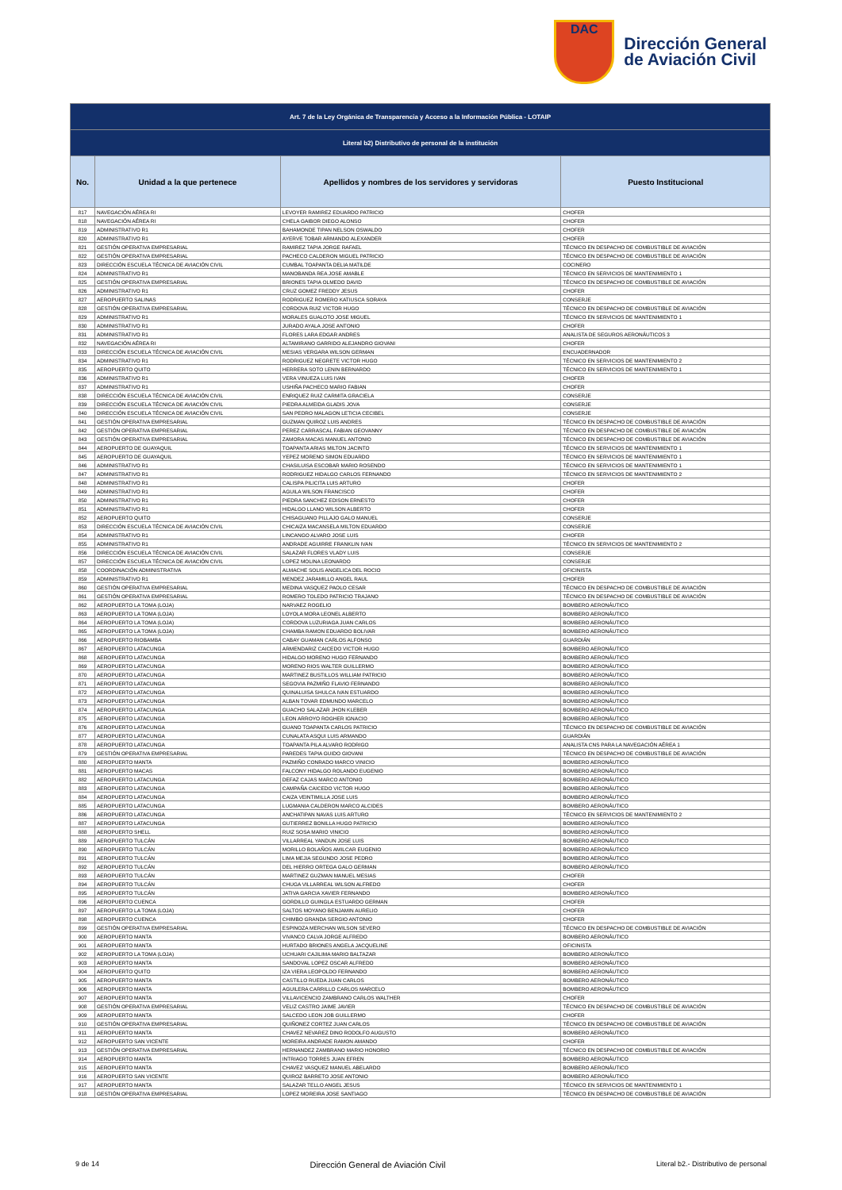DAC
Dirección General
de Aviación Civil
| Art. 7 de la Ley Orgánica de Transparencia y Acceso a la Información Pública - LOTAIP | | | |
| Literal b2) Distributivo de personal de la institución | | | |
| No. | Unidad a la que pertenece | Apellidos y nombres de los servidores y servidoras | Puesto Institucional |
| 817 | NAVEGACIÓN AÉREA RI | LEVOYER RAMIREZ EDUARDO PATRICIO | CHOFER |
| 818 | NAVEGACIÓN AÉREA RI | CHELA GAIBOR DIEGO ALONSO | CHOFER |
| 819 | ADMINISTRATIVO R1 | BAHAMONDE TIPAN NELSON OSWALDO | CHOFER |
| 820 | ADMINISTRATIVO R1 | AYERVE TOBAR ARMANDO ALEXANDER | CHOFER |
| 821 | GESTIÓN OPERATIVA EMPRESARIAL | RAMIREZ TAPIA JORGE RAFAEL | TÉCNICO EN DESPACHO DE COMBUSTIBLE DE AVIACIÓN |
| 822 | GESTIÓN OPERATIVA EMPRESARIAL | PACHECO CALDERON MIGUEL PATRICIO | TÉCNICO EN DESPACHO DE COMBUSTIBLE DE AVIACIÓN |
| 823 | DIRECCIÓN ESCUELA TÉCNICA DE AVIACIÓN CIVIL | CUMBAL TOAPANTA DELIA MATILDE | COCINERO |
| 824 | ADMINISTRATIVO R1 | MANOBANDA REA JOSE AMABLE | TÉCNICO EN SERVICIOS DE MANTENIMIENTO 1 |
| 825 | GESTIÓN OPERATIVA EMPRESARIAL | BRIONES TAPIA OLMEDO DAVID | TÉCNICO EN DESPACHO DE COMBUSTIBLE DE AVIACIÓN |
| 826 | ADMINISTRATIVO R1 | CRUZ GOMEZ FREDDY JESUS | CHOFER |
| 827 | AEROPUERTO SALINAS | RODRIGUEZ ROMERO KATIUSCA SORAYA | CONSERJE |
| 828 | GESTIÓN OPERATIVA EMPRESARIAL | CORDOVA RUIZ VICTOR HUGO | TÉCNICO EN DESPACHO DE COMBUSTIBLE DE AVIACIÓN |
| 829 | ADMINISTRATIVO R1 | MORALES GUALOTO JOSE MIGUEL | TÉCNICO EN SERVICIOS DE MANTENIMIENTO 1 |
| 830 | ADMINISTRATIVO R1 | JURADO AYALA JOSE ANTONIO | CHOFER |
| 831 | ADMINISTRATIVO R1 | FLORES LARA EDGAR ANDRES | ANALISTA DE SEGUROS AERONÁUTICOS 3 |
| 832 | NAVEGACIÓN AÉREA RI | ALTAMIRANO GARRIDO ALEJANDRO GIOVANI | CHOFER |
| 833 | DIRECCIÓN ESCUELA TÉCNICA DE AVIACIÓN CIVIL | MESIAS VERGARA WILSON GERMAN | ENCUADERNADOR |
| 834 | ADMINISTRATIVO R1 | RODRIGUEZ NEGRETE VICTOR HUGO | TÉCNICO EN SERVICIOS DE MANTENIMIENTO 2 |
| 835 | AEROPUERTO QUITO | HERRERA SOTO LENIN BERNARDO | TÉCNICO EN SERVICIOS DE MANTENIMIENTO 1 |
| 836 | ADMINISTRATIVO R1 | VERA VINUEZA LUIS IVAN | CHOFER |
| 837 | ADMINISTRATIVO R1 | USHIÑA PACHECO MARIO FABIAN | CHOFER |
| 838 | DIRECCIÓN ESCUELA TÉCNICA DE AVIACIÓN CIVIL | ENRIQUEZ RUIZ CARMITA GRACIELA | CONSERJE |
| 839 | DIRECCIÓN ESCUELA TÉCNICA DE AVIACIÓN CIVIL | PIEDRA ALMEIDA GLADIS JOVA | CONSERJE |
| 840 | DIRECCIÓN ESCUELA TÉCNICA DE AVIACIÓN CIVIL | SAN PEDRO MALAGON LETICIA CECIBEL | CONSERJE |
| 841 | GESTIÓN OPERATIVA EMPRESARIAL | GUZMAN QUIROZ LUIS ANDRES | TÉCNICO EN DESPACHO DE COMBUSTIBLE DE AVIACIÓN |
| 842 | GESTIÓN OPERATIVA EMPRESARIAL | PEREZ CARRASCAL FABIAN GEOVANNY | TÉCNICO EN DESPACHO DE COMBUSTIBLE DE AVIACIÓN |
| 843 | GESTIÓN OPERATIVA EMPRESARIAL | ZAMORA MACAS MANUEL ANTONIO | TÉCNICO EN DESPACHO DE COMBUSTIBLE DE AVIACIÓN |
| 844 | AEROPUERTO DE GUAYAQUIL | TOAPANTA ARIAS MILTON JACINTO | TÉCNICO EN SERVICIOS DE MANTENIMIENTO 1 |
| 845 | AEROPUERTO DE GUAYAQUIL | YEPEZ MORENO SIMON EDUARDO | TÉCNICO EN SERVICIOS DE MANTENIMIENTO 1 |
| 846 | ADMINISTRATIVO R1 | CHASILUISA ESCOBAR MARIO ROSENDO | TÉCNICO EN SERVICIOS DE MANTENIMIENTO 1 |
| 847 | ADMINISTRATIVO R1 | RODRIGUEZ HIDALGO CARLOS FERNANDO | TÉCNICO EN SERVICIOS DE MANTENIMIENTO 2 |
| 848 | ADMINISTRATIVO R1 | CALISPA PILICITA LUIS ARTURO | CHOFER |
| 849 | ADMINISTRATIVO R1 | AGUILA WILSON FRANCISCO | CHOFER |
| 850 | ADMINISTRATIVO R1 | PIEDRA SANCHEZ EDISON ERNESTO | CHOFER |
| 851 | ADMINISTRATIVO R1 | HIDALGO LLANO WILSON ALBERTO | CHOFER |
| 852 | AEROPUERTO QUITO | CHISAGUANO PILLAJO GALO MANUEL | CONSERJE |
| 853 | DIRECCIÓN ESCUELA TÉCNICA DE AVIACIÓN CIVIL | CHICAIZA MACANSELA MILTON EDUARDO | CONSERJE |
| 854 | ADMINISTRATIVO R1 | LINCANGO ALVARO JOSE LUIS | CHOFER |
| 855 | ADMINISTRATIVO R1 | ANDRADE AGUIRRE FRANKLIN IVAN | TÉCNICO EN SERVICIOS DE MANTENIMIENTO 2 |
| 856 | DIRECCIÓN ESCUELA TÉCNICA DE AVIACIÓN CIVIL | SALAZAR FLORES VLADY LUIS | CONSERJE |
| 857 | DIRECCIÓN ESCUELA TÉCNICA DE AVIACIÓN CIVIL | LOPEZ MOLINA LEONARDO | CONSERJE |
| 858 | COORDINACIÓN ADMINISTRATIVA | ALMACHE SOLIS ANGELICA DEL ROCIO | OFICINISTA |
| 859 | ADMINISTRATIVO R1 | MENDEZ JARAMILLO ANGEL RAUL | CHOFER |
| 860 | GESTIÓN OPERATIVA EMPRESARIAL | MEDINA VASQUEZ PAOLO CESAR | TÉCNICO EN DESPACHO DE COMBUSTIBLE DE AVIACIÓN |
| 861 | GESTIÓN OPERATIVA EMPRESARIAL | ROMERO TOLEDO PATRICIO TRAJANO | TÉCNICO EN DESPACHO DE COMBUSTIBLE DE AVIACIÓN |
| 862 | AEROPUERTO LA TOMA (LOJA) | NARVAEZ ROGELIO | BOMBERO AERONÁUTICO |
| 863 | AEROPUERTO LA TOMA (LOJA) | LOYOLA MORA LEONEL ALBERTO | BOMBERO AERONÁUTICO |
| 864 | AEROPUERTO LA TOMA (LOJA) | CORDOVA LUZURIAGA JUAN CARLOS | BOMBERO AERONÁUTICO |
| 865 | AEROPUERTO LA TOMA (LOJA) | CHAMBA RAMON EDUARDO BOLIVAR | BOMBERO AERONÁUTICO |
| 866 | AEROPUERTO RIOBAMBA | CABAY GUAMAN CARLOS ALFONSO | GUARDIÁN |
| 867 | AEROPUERTO LATACUNGA | ARMENDARIZ CAICEDO VICTOR HUGO | BOMBERO AERONÁUTICO |
| 868 | AEROPUERTO LATACUNGA | HIDALGO MORENO HUGO FERNANDO | BOMBERO AERONÁUTICO |
| 869 | AEROPUERTO LATACUNGA | MORENO RIOS WALTER GUILLERMO | BOMBERO AERONÁUTICO |
| 870 | AEROPUERTO LATACUNGA | MARTINEZ BUSTILLOS WILLIAM PATRICIO | BOMBERO AERONÁUTICO |
| 871 | AEROPUERTO LATACUNGA | SEGOVIA PAZMIÑO FLAVIO FERNANDO | BOMBERO AERONÁUTICO |
| 872 | AEROPUERTO LATACUNGA | QUINALUISA SHULCA IVAN ESTUARDO | BOMBERO AERONÁUTICO |
| 873 | AEROPUERTO LATACUNGA | ALBAN TOVAR EDMUNDO MARCELO | BOMBERO AERONÁUTICO |
| 874 | AEROPUERTO LATACUNGA | GUACHO SALAZAR JHON KLEBER | BOMBERO AERONÁUTICO |
| 875 | AEROPUERTO LATACUNGA | LEON ARROYO ROGHER IGNACIO | BOMBERO AERONÁUTICO |
| 876 | AEROPUERTO LATACUNGA | GUANO TOAPANTA CARLOS PATRICIO | TÉCNICO EN DESPACHO DE COMBUSTIBLE DE AVIACIÓN |
| 877 | AEROPUERTO LATACUNGA | CUNALATA ASQUI LUIS ARMANDO | GUARDIÁN |
| 878 | AEROPUERTO LATACUNGA | TOAPANTA PILA ALVARO RODRIGO | ANALISTA CNS PARA LA NAVEGACIÓN AÉREA 1 |
| 879 | GESTIÓN OPERATIVA EMPRESARIAL | PAREDES TAPIA GUIDO GIOVANI | TÉCNICO EN DESPACHO DE COMBUSTIBLE DE AVIACIÓN |
| 880 | AEROPUERTO MANTA | PAZMIÑO CONRADO MARCO VINICIO | BOMBERO AERONÁUTICO |
| 881 | AEROPUERTO MACAS | FALCONY HIDALGO ROLANDO EUGENIO | BOMBERO AERONÁUTICO |
| 882 | AEROPUERTO LATACUNGA | DEFAZ CAJAS MARCO ANTONIO | BOMBERO AERONÁUTICO |
| 883 | AEROPUERTO LATACUNGA | CAMPAÑA CAICEDO VICTOR HUGO | BOMBERO AERONÁUTICO |
| 884 | AEROPUERTO LATACUNGA | CAIZA VEINTIMILLA JOSE LUIS | BOMBERO AERONÁUTICO |
| 885 | AEROPUERTO LATACUNGA | LUGMANIA CALDERON MARCO ALCIDES | BOMBERO AERONÁUTICO |
| 886 | AEROPUERTO LATACUNGA | ANCHATIPAN NAVAS LUIS ARTURO | TÉCNICO EN SERVICIOS DE MANTENIMIENTO 2 |
| 887 | AEROPUERTO LATACUNGA | GUTIERREZ BONILLA HUGO PATRICIO | BOMBERO AERONÁUTICO |
| 888 | AEROPUERTO SHELL | RUIZ SOSA MARIO VINICIO | BOMBERO AERONÁUTICO |
| 889 | AEROPUERTO TULCÁN | VILLARREAL YANDUN JOSE LUIS | BOMBERO AERONÁUTICO |
| 890 | AEROPUERTO TULCÁN | MORILLO BOLAÑOS AMILCAR EUGENIO | BOMBERO AERONÁUTICO |
| 891 | AEROPUERTO TULCÁN | LIMA MEJIA SEGUNDO JOSE PEDRO | BOMBERO AERONÁUTICO |
| 892 | AEROPUERTO TULCÁN | DEL HIERRO ORTEGA GALO GERMAN | BOMBERO AERONÁUTICO |
| 893 | AEROPUERTO TULCÁN | MARTINEZ GUZMAN MANUEL MESIAS | CHOFER |
| 894 | AEROPUERTO TULCÁN | CHUGA VILLARREAL WILSON ALFREDO | CHOFER |
| 895 | AEROPUERTO TULCÁN | JATIVA GARCIA XAVIER FERNANDO | BOMBERO AERONÁUTICO |
| 896 | AEROPUERTO CUENCA | GORDILLO GUINGLA ESTUARDO GERMAN | CHOFER |
| 897 | AEROPUERTO LA TOMA (LOJA) | SALTOS MOYANO BENJAMIN AURELIO | CHOFER |
| 898 | AEROPUERTO CUENCA | CHIMBO GRANDA SERGIO ANTONIO | CHOFER |
| 899 | GESTIÓN OPERATIVA EMPRESARIAL | ESPINOZA MERCHAN WILSON SEVERO | TÉCNICO EN DESPACHO DE COMBUSTIBLE DE AVIACIÓN |
| 900 | AEROPUERTO MANTA | VIVANCO CALVA JORGE ALFREDO | BOMBERO AERONÁUTICO |
| 901 | AEROPUERTO MANTA | HURTADO BRIONES ANGELA JACQUELINE | OFICINISTA |
| 902 | AEROPUERTO LA TOMA (LOJA) | UCHUARI CAJILIMA MARIO BALTAZAR | BOMBERO AERONÁUTICO |
| 903 | AEROPUERTO MANTA | SANDOVAL LOPEZ OSCAR ALFREDO | BOMBERO AERONÁUTICO |
| 904 | AEROPUERTO QUITO | IZA VIERA LEOPOLDO FERNANDO | BOMBERO AERONÁUTICO |
| 905 | AEROPUERTO MANTA | CASTILLO RUEDA JUAN CARLOS | BOMBERO AERONÁUTICO |
| 906 | AEROPUERTO MANTA | AGUILERA CARRILLO CARLOS MARCELO | BOMBERO AERONÁUTICO |
| 907 | AEROPUERTO MANTA | VILLAVICENCIO ZAMBRANO CARLOS WALTHER | CHOFER |
| 908 | GESTIÓN OPERATIVA EMPRESARIAL | VELIZ CASTRO JAIME JAVIER | TÉCNICO EN DESPACHO DE COMBUSTIBLE DE AVIACIÓN |
| 909 | AEROPUERTO MANTA | SALCEDO LEON JOB GUILLERMO | CHOFER |
| 910 | GESTIÓN OPERATIVA EMPRESARIAL | QUIÑONEZ CORTEZ JUAN CARLOS | TÉCNICO EN DESPACHO DE COMBUSTIBLE DE AVIACIÓN |
| 911 | AEROPUERTO MANTA | CHAVEZ NEVAREZ DINO RODOLFO AUGUSTO | BOMBERO AERONÁUTICO |
| 912 | AEROPUERTO SAN VICENTE | MOREIRA ANDRADE RAMON AMANDO | CHOFER |
| 913 | GESTIÓN OPERATIVA EMPRESARIAL | HERNANDEZ ZAMBRANO MARIO HONORIO | TÉCNICO EN DESPACHO DE COMBUSTIBLE DE AVIACIÓN |
| 914 | AEROPUERTO MANTA | INTRIAGO TORRES JUAN EFREN | BOMBERO AERONÁUTICO |
| 915 | AEROPUERTO MANTA | CHAVEZ VASQUEZ MANUEL ABELARDO | BOMBERO AERONÁUTICO |
| 916 | AEROPUERTO SAN VICENTE | QUIROZ BARRETO JOSE ANTONIO | BOMBERO AERONÁUTICO |
| 917 | AEROPUERTO MANTA | SALAZAR TELLO ANGEL JESUS | TÉCNICO EN SERVICIOS DE MANTENIMIENTO 1 |
| 918 | GESTIÓN OPERATIVA EMPRESARIAL | LOPEZ MOREIRA JOSE SANTIAGO | TÉCNICO EN DESPACHO DE COMBUSTIBLE DE AVIACIÓN |
9 de 14 Dirección General de Aviación Civil Literal b2.- Distributivo de personal